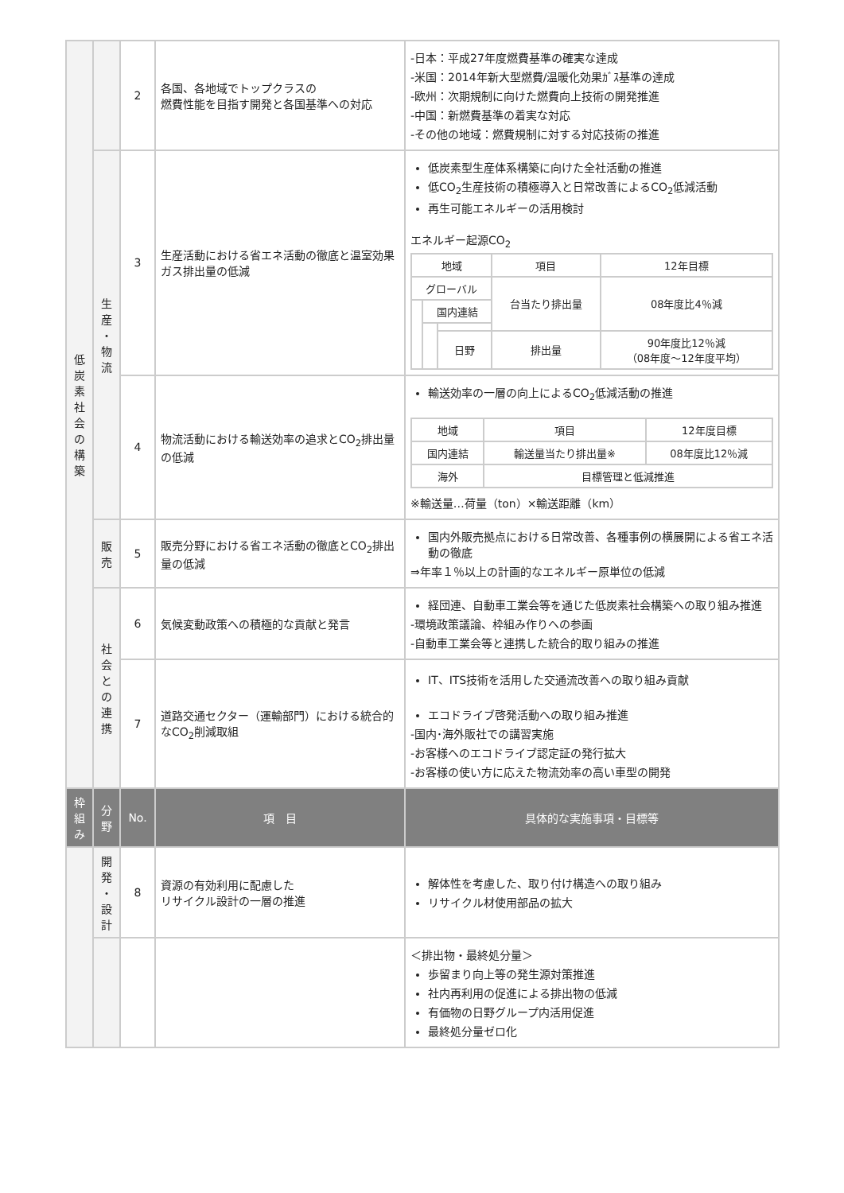| 低 炭 素 社 会 の 構 築 | | 2 | 各国、各地域でトップクラスの 燃費性能を目指す開発と各国基準への対応 | -日本：平成27年度燃費基準の確実な達成 -米国：2014年新大型燃費/温暖化効果ｶﾞｽ基準の達成 -欧州：次期規制に向けた燃費向上技術の開発推進 -中国：新燃費基準の着実な対応 -その他の地域：燃費規制に対する対応技術の推進 |
| | 生 産 ・ 物 流 | 3 | 生産活動における省エネ活動の徹底と温室効果ガス排出量の低減 | 低炭素型生産体系構築に向けた全社活動の推進 低CO<sub>2</sub>生産技術の積極導入と日常改善によるCO<sub>2</sub>低減活動 再生可能エネルギーの活用検討 エネルギー起源CO<sub>2</sub> / 地域 / / / 項目 / 12年目標 / / グローバル / / / 台当たり排出量 / 08年度比4％減 / / / 国内連結 / / / / / / / 日野 / 排出量 / 90年度比12％減 （08年度～12年度平均） / |
| | | 4 | 物流活動における輸送効率の追求とCO<sub>2</sub>排出量の低減 | 輸送効率の一層の向上によるCO<sub>2</sub>低減活動の推進 / 地域 / 項目 / 12年度目標 / / 国内連結 / 輸送量当たり排出量※ / 08年度比12％減 / / 海外 / 目標管理と低減推進 / / ※輸送量…荷量（ton）×輸送距離（km） |
| | 販 売 | 5 | 販売分野における省エネ活動の徹底とCO<sub>2</sub>排出量の低減 | 国内外販売拠点における日常改善、各種事例の横展開による省エネ活動の徹底 ⇒年率１％以上の計画的なエネルギー原単位の低減 |
| | 社 会 と の 連 携 | 6 | 気候変動政策への積極的な貢献と発言 | 経団連、自動車工業会等を通じた低炭素社会構築への取り組み推進 -環境政策議論、枠組み作りへの参画 -自動車工業会等と連携した統合的取り組みの推進 |
| | | 7 | 道路交通セクター（運輸部門）における統合的なCO<sub>2</sub>削減取組 | IT、ITS技術を活用した交通流改善への取り組み貢献 エコドライブ啓発活動への取り組み推進 -国内･海外販社での講習実施 -お客様へのエコドライブ認定証の発行拡大 -お客様の使い方に応えた物流効率の高い車型の開発 |
| 枠 組 み | 分 野 | No. | 項 目 | 具体的な実施事項・目標等 |
| | 開 発 ・ 設 計 | 8 | 資源の有効利用に配慮した リサイクル設計の一層の推進 | 解体性を考慮した、取り付け構造への取り組み リサイクル材使用部品の拡大 |
| | | | | ＜排出物・最終処分量＞ 歩留まり向上等の発生源対策推進 社内再利用の促進による排出物の低減 有価物の日野グループ内活用促進 最終処分量ゼロ化 |